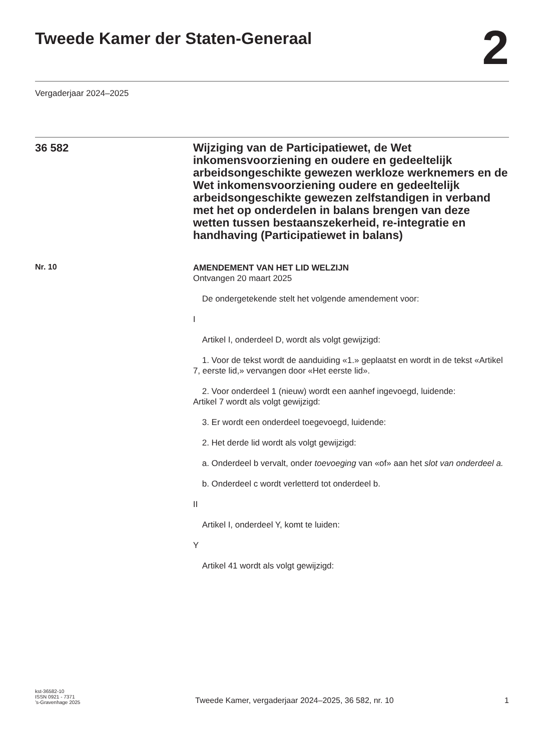Tweede Kamer der Staten-Generaal
2
Vergaderjaar 2024–2025
36 582
Wijziging van de Participatiewet, de Wet inkomensvoorziening en oudere en gedeeltelijk arbeidsongeschikte gewezen werkloze werknemers en de Wet inkomensvoorziening oudere en gedeeltelijk arbeidsongeschikte gewezen zelfstandigen in verband met het op onderdelen in balans brengen van deze wetten tussen bestaanszekerheid, re-integratie en handhaving (Participatiewet in balans)
Nr. 10
AMENDEMENT VAN HET LID WELZIJN
Ontvangen 20 maart 2025
De ondergetekende stelt het volgende amendement voor:
I
Artikel I, onderdeel D, wordt als volgt gewijzigd:
1. Voor de tekst wordt de aanduiding «1.» geplaatst en wordt in de tekst «Artikel 7, eerste lid,» vervangen door «Het eerste lid».
2. Voor onderdeel 1 (nieuw) wordt een aanhef ingevoegd, luidende:
Artikel 7 wordt als volgt gewijzigd:
3. Er wordt een onderdeel toegevoegd, luidende:
2. Het derde lid wordt als volgt gewijzigd:
a. Onderdeel b vervalt, onder toevoeging van «of» aan het slot van onderdeel a.
b. Onderdeel c wordt verletterd tot onderdeel b.
II
Artikel I, onderdeel Y, komt te luiden:
Y
Artikel 41 wordt als volgt gewijzigd:
kst-36582-10
ISSN 0921 - 7371
’s-Gravenhage 2025
Tweede Kamer, vergaderjaar 2024–2025, 36 582, nr. 10 1